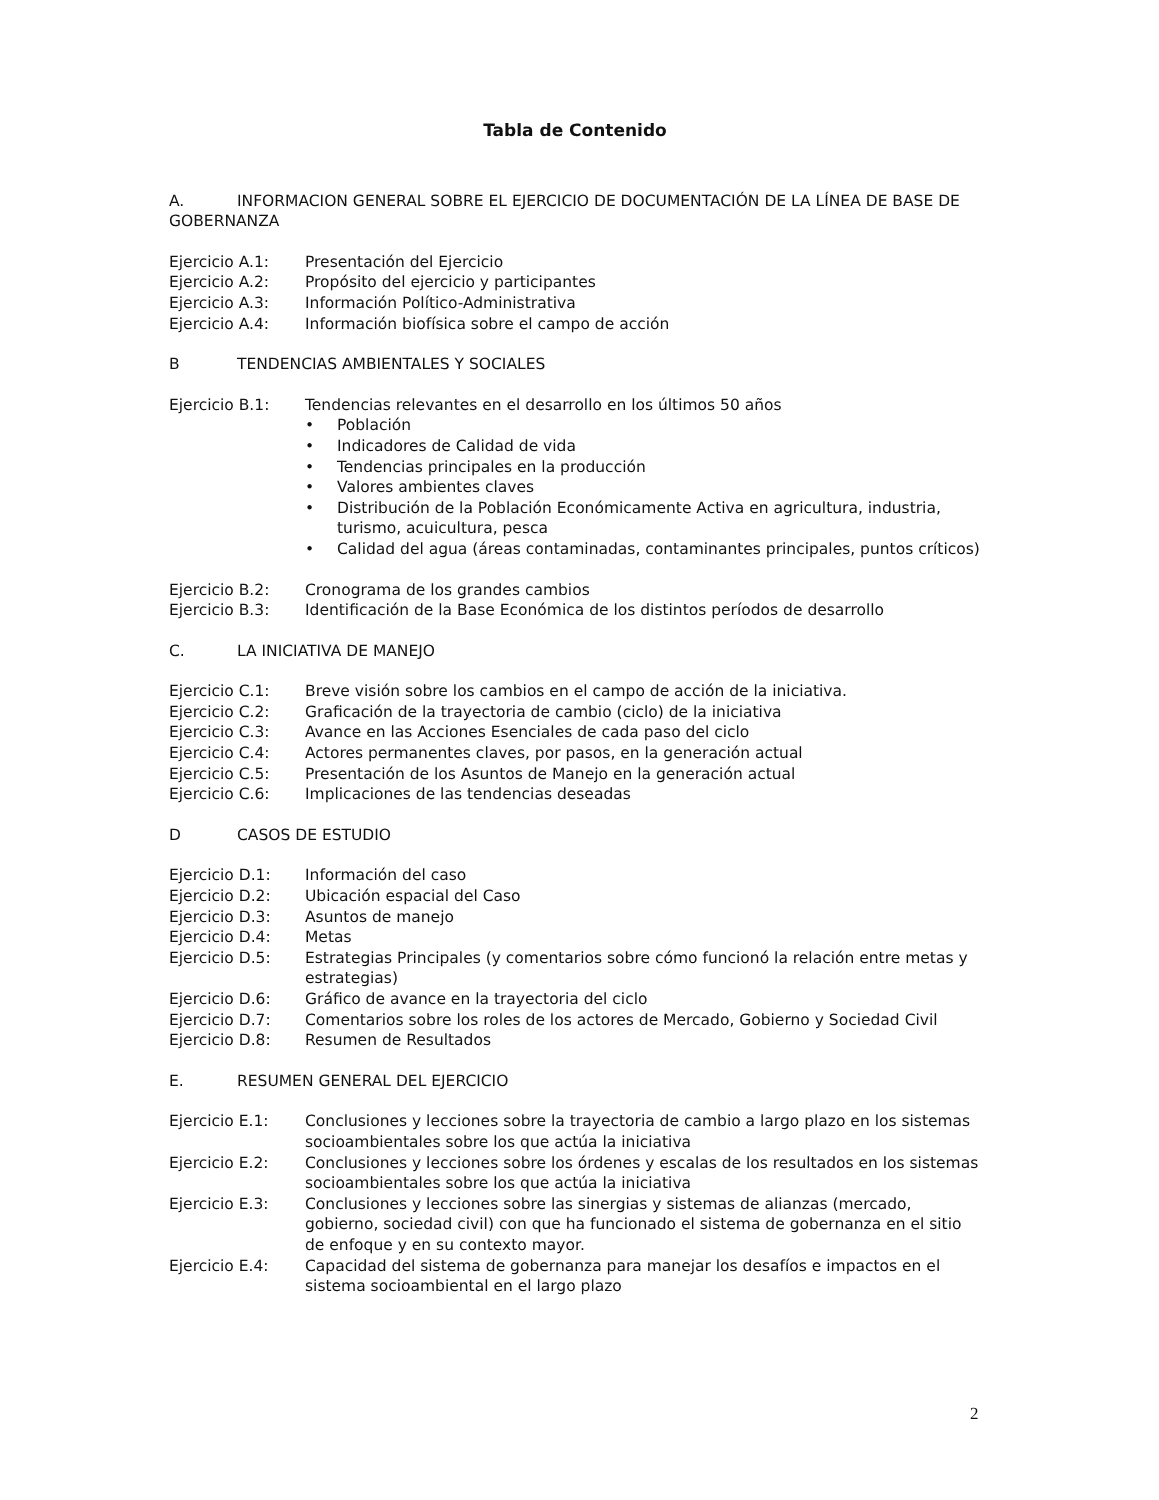Tabla de Contenido
A. INFORMACION GENERAL SOBRE EL EJERCICIO DE DOCUMENTACIÓN DE LA LÍNEA DE BASE DE GOBERNANZA
Ejercicio A.1: Presentación del Ejercicio
Ejercicio A.2: Propósito del ejercicio y participantes
Ejercicio A.3: Información Político-Administrativa
Ejercicio A.4: Información biofísica sobre el campo de acción
B TENDENCIAS AMBIENTALES Y SOCIALES
Ejercicio B.1: Tendencias relevantes en el desarrollo en los últimos 50 años
• Población
• Indicadores de Calidad de vida
• Tendencias principales en la producción
• Valores ambientes claves
• Distribución de la Población Económicamente Activa en agricultura, industria, turismo, acuicultura, pesca
• Calidad del agua (áreas contaminadas, contaminantes principales, puntos críticos)
Ejercicio B.2: Cronograma de los grandes cambios
Ejercicio B.3: Identificación de la Base Económica de los distintos períodos de desarrollo
C. LA INICIATIVA DE MANEJO
Ejercicio C.1: Breve visión sobre los cambios en el campo de acción de la iniciativa.
Ejercicio C.2: Graficación de la trayectoria de cambio (ciclo) de la iniciativa
Ejercicio C.3: Avance en las Acciones Esenciales de cada paso del ciclo
Ejercicio C.4: Actores permanentes claves, por pasos, en la generación actual
Ejercicio C.5: Presentación de los Asuntos de Manejo en la generación actual
Ejercicio C.6: Implicaciones de las tendencias deseadas
D CASOS DE ESTUDIO
Ejercicio D.1: Información del caso
Ejercicio D.2: Ubicación espacial del Caso
Ejercicio D.3: Asuntos de manejo
Ejercicio D.4: Metas
Ejercicio D.5: Estrategias Principales (y comentarios sobre cómo funcionó la relación entre metas y estrategias)
Ejercicio D.6: Gráfico de avance en la trayectoria del ciclo
Ejercicio D.7: Comentarios sobre los roles de los actores de Mercado, Gobierno y Sociedad Civil
Ejercicio D.8: Resumen de Resultados
E. RESUMEN GENERAL DEL EJERCICIO
Ejercicio E.1: Conclusiones y lecciones sobre la trayectoria de cambio a largo plazo en los sistemas socioambientales sobre los que actúa la iniciativa
Ejercicio E.2: Conclusiones y lecciones sobre los órdenes y escalas de los resultados en los sistemas socioambientales sobre los que actúa la iniciativa
Ejercicio E.3: Conclusiones y lecciones sobre las sinergias y sistemas de alianzas (mercado, gobierno, sociedad civil) con que ha funcionado el sistema de gobernanza en el sitio de enfoque y en su contexto mayor.
Ejercicio E.4: Capacidad del sistema de gobernanza para manejar los desafíos e impactos en el sistema socioambiental en el largo plazo
2